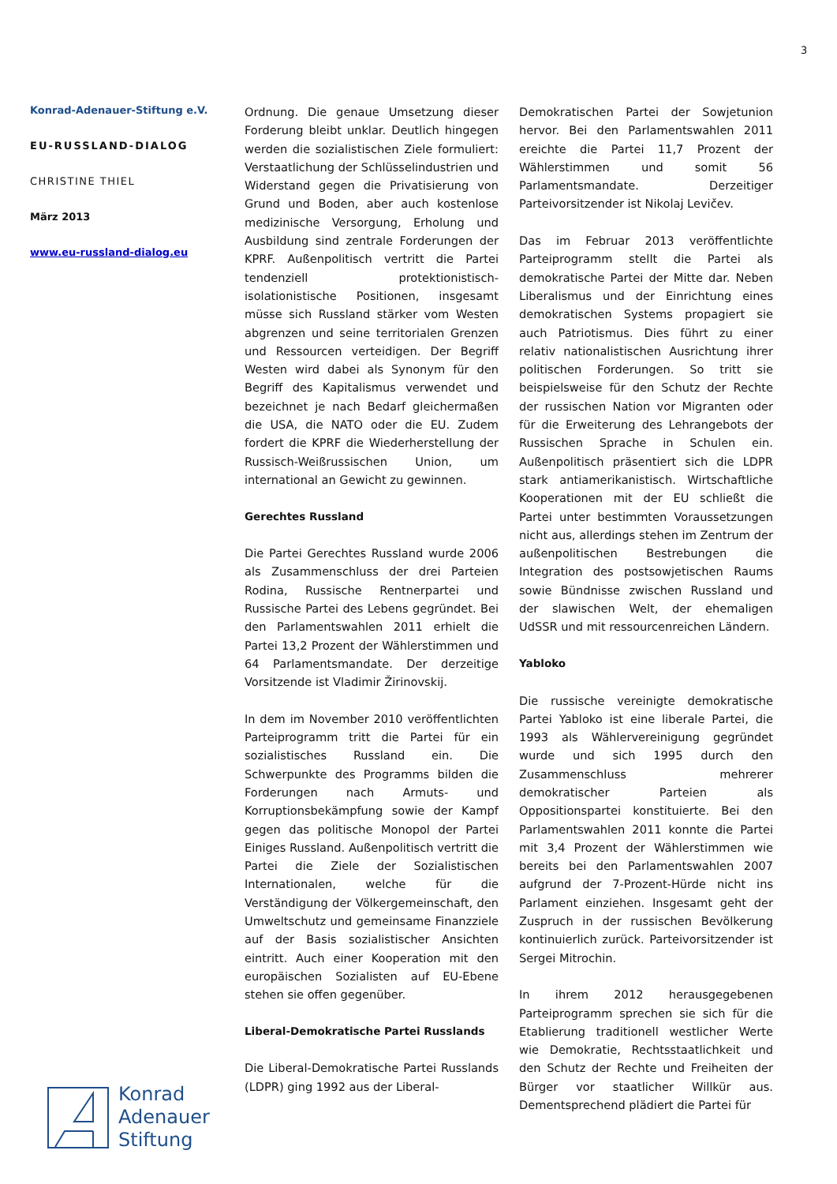3
Konrad-Adenauer-Stiftung e.V.
EU-RUSSLAND-DIALOG
CHRISTINE THIEL
März 2013
www.eu-russland-dialog.eu
Ordnung. Die genaue Umsetzung dieser Forderung bleibt unklar. Deutlich hingegen werden die sozialistischen Ziele formuliert: Verstaatlichung der Schlüsselindustrien und Widerstand gegen die Privatisierung von Grund und Boden, aber auch kostenlose medizinische Versorgung, Erholung und Ausbildung sind zentrale Forderungen der KPRF. Außenpolitisch vertritt die Partei tendenziell protektionistisch-isolationistische Positionen, insgesamt müsse sich Russland stärker vom Westen abgrenzen und seine territorialen Grenzen und Ressourcen verteidigen. Der Begriff Westen wird dabei als Synonym für den Begriff des Kapitalismus verwendet und bezeichnet je nach Bedarf gleichermaßen die USA, die NATO oder die EU. Zudem fordert die KPRF die Wiederherstellung der Russisch-Weißrussischen Union, um international an Gewicht zu gewinnen.
Gerechtes Russland
Die Partei Gerechtes Russland wurde 2006 als Zusammenschluss der drei Parteien Rodina, Russische Rentnerpartei und Russische Partei des Lebens gegründet. Bei den Parlamentswahlen 2011 erhielt die Partei 13,2 Prozent der Wählerstimmen und 64 Parlamentsmandate. Der derzeitige Vorsitzende ist Vladimir Žirinovskij.
In dem im November 2010 veröffentlichten Parteiprogramm tritt die Partei für ein sozialistisches Russland ein. Die Schwerpunkte des Programms bilden die Forderungen nach Armuts- und Korruptionsbekämpfung sowie der Kampf gegen das politische Monopol der Partei Einiges Russland. Außenpolitisch vertritt die Partei die Ziele der Sozialistischen Internationalen, welche für die Verständigung der Völkergemeinschaft, den Umweltschutz und gemeinsame Finanzziele auf der Basis sozialistischer Ansichten eintritt. Auch einer Kooperation mit den europäischen Sozialisten auf EU-Ebene stehen sie offen gegenüber.
Liberal-Demokratische Partei Russlands
Die Liberal-Demokratische Partei Russlands (LDPR) ging 1992 aus der Liberal-
Demokratischen Partei der Sowjetunion hervor. Bei den Parlamentswahlen 2011 ereichte die Partei 11,7 Prozent der Wählerstimmen und somit 56 Parlamentsmandate. Derzeitiger Parteivorsitzender ist Nikolaj Levičev.
Das im Februar 2013 veröffentlichte Parteiprogramm stellt die Partei als demokratische Partei der Mitte dar. Neben Liberalismus und der Einrichtung eines demokratischen Systems propagiert sie auch Patriotismus. Dies führt zu einer relativ nationalistischen Ausrichtung ihrer politischen Forderungen. So tritt sie beispielsweise für den Schutz der Rechte der russischen Nation vor Migranten oder für die Erweiterung des Lehrangebots der Russischen Sprache in Schulen ein. Außenpolitisch präsentiert sich die LDPR stark antiamerikanistisch. Wirtschaftliche Kooperationen mit der EU schließt die Partei unter bestimmten Voraussetzungen nicht aus, allerdings stehen im Zentrum der außenpolitischen Bestrebungen die Integration des postsowjetischen Raums sowie Bündnisse zwischen Russland und der slawischen Welt, der ehemaligen UdSSR und mit ressourcenreichen Ländern.
Yabloko
Die russische vereinigte demokratische Partei Yabloko ist eine liberale Partei, die 1993 als Wählervereinigung gegründet wurde und sich 1995 durch den Zusammenschluss mehrerer demokratischer Parteien als Oppositionspartei konstituierte. Bei den Parlamentswahlen 2011 konnte die Partei mit 3,4 Prozent der Wählerstimmen wie bereits bei den Parlamentswahlen 2007 aufgrund der 7-Prozent-Hürde nicht ins Parlament einziehen. Insgesamt geht der Zuspruch in der russischen Bevölkerung kontinuierlich zurück. Parteivorsitzender ist Sergei Mitrochin.
In ihrem 2012 herausgegebenen Parteiprogramm sprechen sie sich für die Etablierung traditionell westlicher Werte wie Demokratie, Rechtsstaatlichkeit und den Schutz der Rechte und Freiheiten der Bürger vor staatlicher Willkür aus. Dementsprechend plädiert die Partei für
Konrad
Adenauer
Stiftung